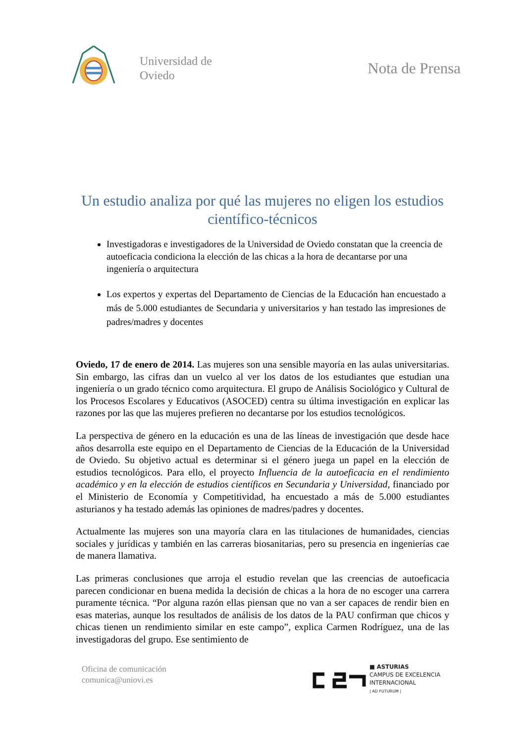Universidad de
Oviedo
Nota de Prensa
Un estudio analiza por qué las mujeres no eligen los estudios científico-técnicos
Investigadoras e investigadores de la Universidad de Oviedo constatan que la creencia de autoeficacia condiciona la elección de las chicas a la hora de decantarse por una ingeniería o arquitectura
Los expertos y expertas del Departamento de Ciencias de la Educación han encuestado a más de 5.000 estudiantes de Secundaria y universitarios y han testado las impresiones de padres/madres y docentes
Oviedo, 17 de enero de 2014. Las mujeres son una sensible mayoría en las aulas universitarias. Sin embargo, las cifras dan un vuelco al ver los datos de los estudiantes que estudian una ingeniería o un grado técnico como arquitectura. El grupo de Análisis Sociológico y Cultural de los Procesos Escolares y Educativos (ASOCED) centra su última investigación en explicar las razones por las que las mujeres prefieren no decantarse por los estudios tecnológicos.
La perspectiva de género en la educación es una de las líneas de investigación que desde hace años desarrolla este equipo en el Departamento de Ciencias de la Educación de la Universidad de Oviedo. Su objetivo actual es determinar si el género juega un papel en la elección de estudios tecnológicos. Para ello, el proyecto Influencia de la autoeficacia en el rendimiento académico y en la elección de estudios científicos en Secundaria y Universidad, financiado por el Ministerio de Economía y Competitividad, ha encuestado a más de 5.000 estudiantes asturianos y ha testado además las opiniones de madres/padres y docentes.
Actualmente las mujeres son una mayoría clara en las titulaciones de humanidades, ciencias sociales y jurídicas y también en las carreras biosanitarias, pero su presencia en ingenierías cae de manera llamativa.
Las primeras conclusiones que arroja el estudio revelan que las creencias de autoeficacia parecen condicionar en buena medida la decisión de chicas a la hora de no escoger una carrera puramente técnica. “Por alguna razón ellas piensan que no van a ser capaces de rendir bien en esas materias, aunque los resultados de análisis de los datos de la PAU confirman que chicos y chicas tienen un rendimiento similar en este campo”, explica Carmen Rodríguez, una de las investigadoras del grupo. Ese sentimiento de
Oficina de comunicación
comunica@uniovi.es
■ ASTURIAS
CAMPUS DE EXCELENCIA
INTERNACIONAL
| AD FUTURUM |